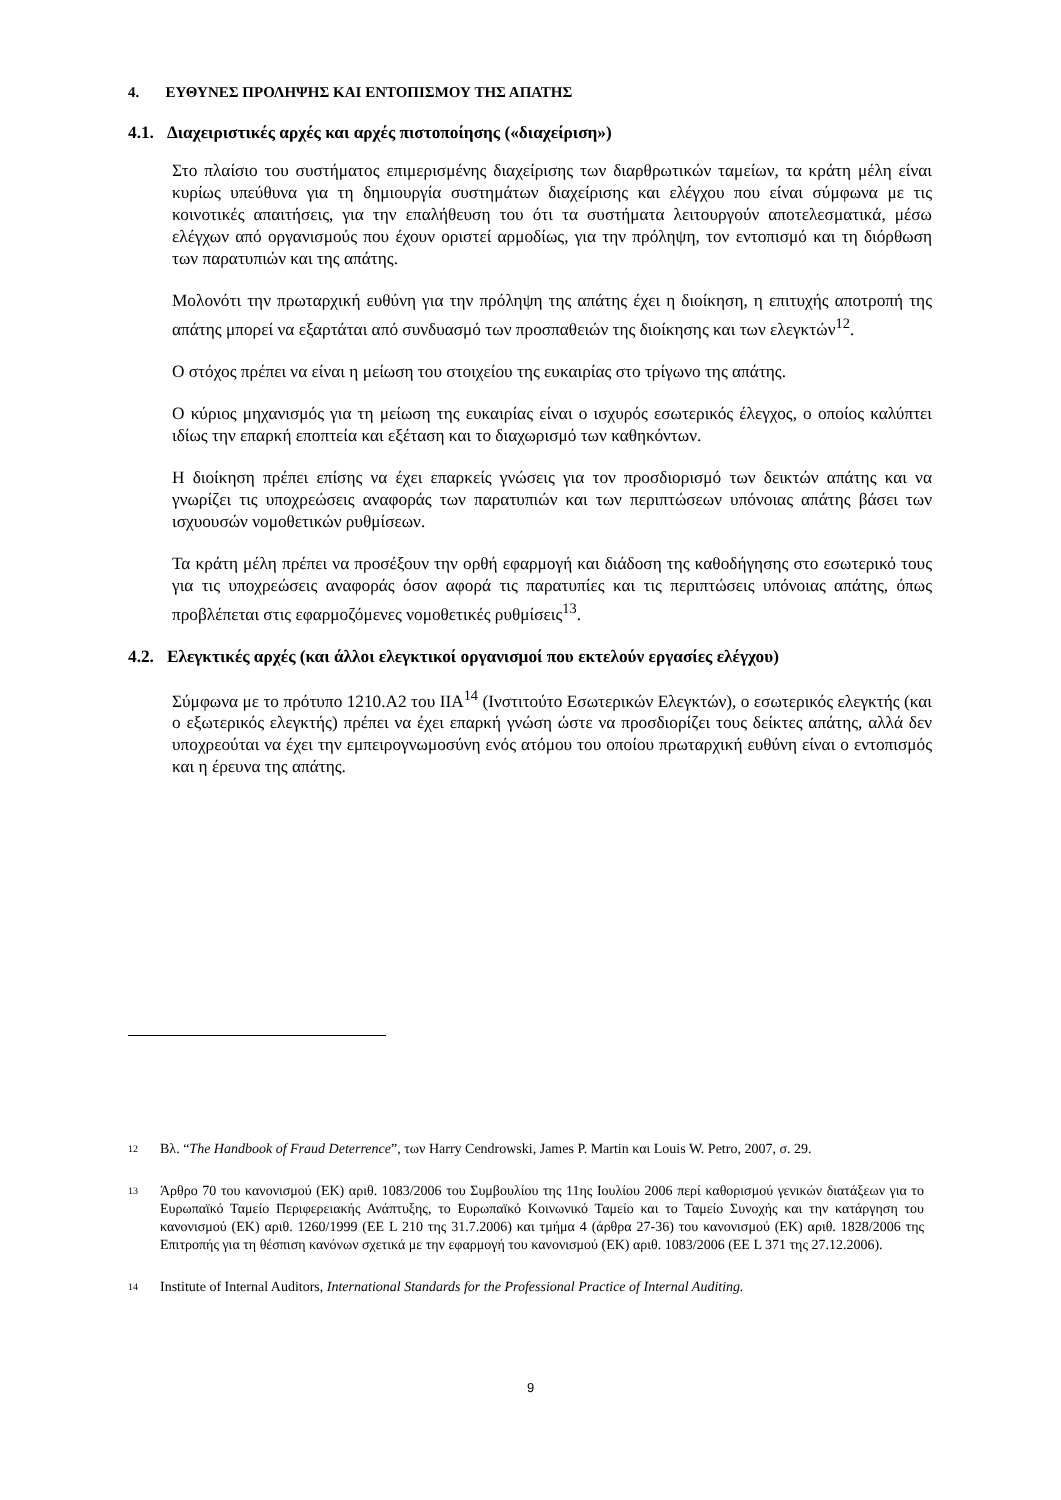4. ΕΥΘΥΝΕΣ ΠΡΟΛΗΨΗΣ ΚΑΙ ΕΝΤΟΠΙΣΜΟΥ ΤΗΣ ΑΠΑΤΗΣ
4.1. Διαχειριστικές αρχές και αρχές πιστοποίησης («διαχείριση»)
Στο πλαίσιο του συστήματος επιμερισμένης διαχείρισης των διαρθρωτικών ταμείων, τα κράτη μέλη είναι κυρίως υπεύθυνα για τη δημιουργία συστημάτων διαχείρισης και ελέγχου που είναι σύμφωνα με τις κοινοτικές απαιτήσεις, για την επαλήθευση του ότι τα συστήματα λειτουργούν αποτελεσματικά, μέσω ελέγχων από οργανισμούς που έχουν οριστεί αρμοδίως, για την πρόληψη, τον εντοπισμό και τη διόρθωση των παρατυπιών και της απάτης.
Μολονότι την πρωταρχική ευθύνη για την πρόληψη της απάτης έχει η διοίκηση, η επιτυχής αποτροπή της απάτης μπορεί να εξαρτάται από συνδυασμό των προσπαθειών της διοίκησης και των ελεγκτών<sup>12</sup>.
Ο στόχος πρέπει να είναι η μείωση του στοιχείου της ευκαιρίας στο τρίγωνο της απάτης.
Ο κύριος μηχανισμός για τη μείωση της ευκαιρίας είναι ο ισχυρός εσωτερικός έλεγχος, ο οποίος καλύπτει ιδίως την επαρκή εποπτεία και εξέταση και το διαχωρισμό των καθηκόντων.
Η διοίκηση πρέπει επίσης να έχει επαρκείς γνώσεις για τον προσδιορισμό των δεικτών απάτης και να γνωρίζει τις υποχρεώσεις αναφοράς των παρατυπιών και των περιπτώσεων υπόνοιας απάτης βάσει των ισχυουσών νομοθετικών ρυθμίσεων.
Τα κράτη μέλη πρέπει να προσέξουν την ορθή εφαρμογή και διάδοση της καθοδήγησης στο εσωτερικό τους για τις υποχρεώσεις αναφοράς όσον αφορά τις παρατυπίες και τις περιπτώσεις υπόνοιας απάτης, όπως προβλέπεται στις εφαρμοζόμενες νομοθετικές ρυθμίσεις<sup>13</sup>.
4.2. Ελεγκτικές αρχές (και άλλοι ελεγκτικοί οργανισμοί που εκτελούν εργασίες ελέγχου)
Σύμφωνα με το πρότυπο 1210.A2 του IIA<sup>14</sup> (Ινστιτούτο Εσωτερικών Ελεγκτών), ο εσωτερικός ελεγκτής (και ο εξωτερικός ελεγκτής) πρέπει να έχει επαρκή γνώση ώστε να προσδιορίζει τους δείκτες απάτης, αλλά δεν υποχρεούται να έχει την εμπειρογνωμοσύνη ενός ατόμου του οποίου πρωταρχική ευθύνη είναι ο εντοπισμός και η έρευνα της απάτης.
12 Βλ. “The Handbook of Fraud Deterrence”, των Harry Cendrowski, James P. Martin και Louis W. Petro, 2007, σ. 29.
13 Άρθρο 70 του κανονισμού (ΕΚ) αριθ. 1083/2006 του Συμβουλίου της 11ης Ιουλίου 2006 περί καθορισμού γενικών διατάξεων για το Ευρωπαϊκό Ταμείο Περιφερειακής Ανάπτυξης, το Ευρωπαϊκό Κοινωνικό Ταμείο και το Ταμείο Συνοχής και την κατάργηση του κανονισμού (ΕΚ) αριθ. 1260/1999 (ΕΕ L 210 της 31.7.2006) και τμήμα 4 (άρθρα 27-36) του κανονισμού (ΕΚ) αριθ. 1828/2006 της Επιτροπής για τη θέσπιση κανόνων σχετικά με την εφαρμογή του κανονισμού (ΕΚ) αριθ. 1083/2006 (ΕΕ L 371 της 27.12.2006).
14 Institute of Internal Auditors, International Standards for the Professional Practice of Internal Auditing.
9